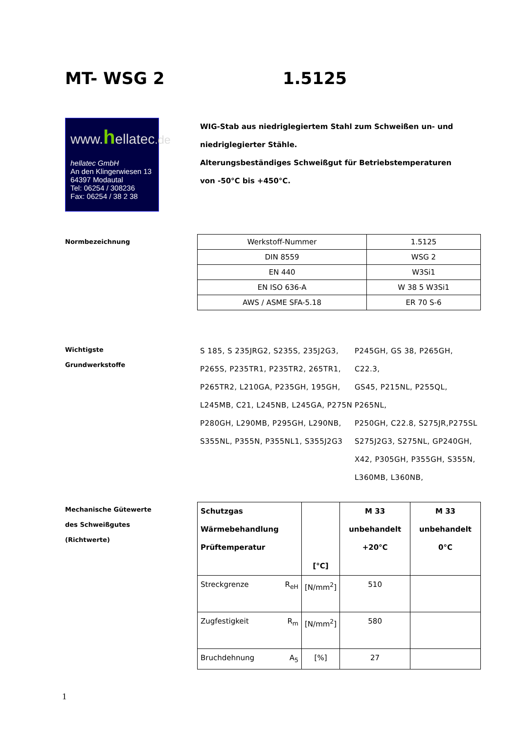MT- WSG 2 1.5125
www.hellatec.de
hellatec GmbH
An den Klingerwiesen 13
64397 Modautal
Tel: 06254 / 308236
Fax: 06254 / 38 2 38
WIG-Stab aus niedriglegiertem Stahl zum Schweißen un- und niedriglegierter Stähle.
Alterungsbeständiges Schweißgut für Betriebstemperaturen von -50°C bis +450°C.
Normbezeichnung
| Werkstoff-Nummer | 1.5125 |
| DIN 8559 | WSG 2 |
| EN 440 | W3Si1 |
| EN ISO 636-A | W 38 5 W3Si1 |
| AWS / ASME SFA-5.18 | ER 70 S-6 |
Wichtigste
Grundwerkstoffe
S 185, S 235JRG2, S235S, 235J2G3, P265S, P235TR1, P235TR2, 265TR1, P265TR2, L210GA, P235GH, 195GH, L245MB, C21, L245NB, L245GA, P275N
P280GH, L290MB, P295GH, L290NB, S355NL, P355N, P355NL1, S355J2G3
P245GH, GS 38, P265GH,
C22.3,
GS45, P215NL, P255QL,
P265NL,
P250GH, C22.8, S275JR,P275SL
S275J2G3, S275NL, GP240GH,
X42, P305GH, P355GH, S355N,
L360MB, L360NB,
Mechanische Gütewerte
des Schweißgutes
(Richtwerte)
| Schutzgas Wärmebehandlung Prüftemperatur | [°C] | M 33 unbehandelt +20°C | M 33 unbehandelt 0°C |
| Streckgrenze R<sub>eH</sub> | [N/mm<sup>2</sup>] | 510 | |
| Zugfestigkeit R<sub>m</sub> | [N/mm<sup>2</sup>] | 580 | |
| Bruchdehnung A<sub>5</sub> | [%] | 27 | |
1